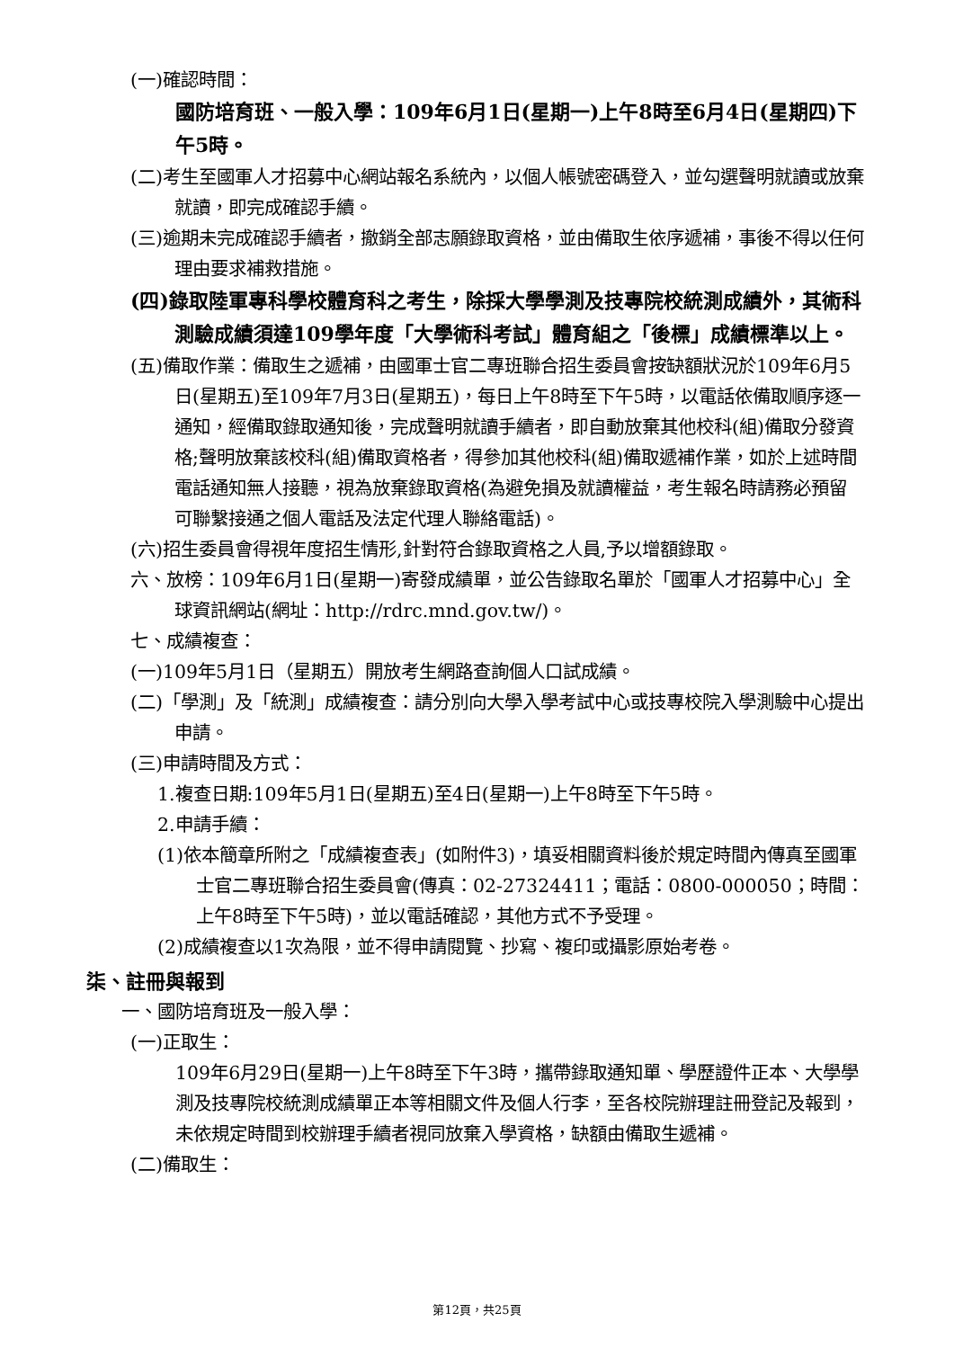(一)確認時間：
國防培育班、一般入學：109年6月1日(星期一)上午8時至6月4日(星期四)下午5時。
(二)考生至國軍人才招募中心網站報名系統內，以個人帳號密碼登入，並勾選聲明就讀或放棄就讀，即完成確認手續。
(三)逾期未完成確認手續者，撤銷全部志願錄取資格，並由備取生依序遞補，事後不得以任何理由要求補救措施。
(四)錄取陸軍專科學校體育科之考生，除採大學學測及技專院校統測成績外，其術科測驗成績須達109學年度「大學術科考試」體育組之「後標」成績標準以上。
(五)備取作業：備取生之遞補，由國軍士官二專班聯合招生委員會按缺額狀況於109年6月5日(星期五)至109年7月3日(星期五)，每日上午8時至下午5時，以電話依備取順序逐一通知，經備取錄取通知後，完成聲明就讀手續者，即自動放棄其他校科(組)備取分發資格;聲明放棄該校科(組)備取資格者，得參加其他校科(組)備取遞補作業，如於上述時間電話通知無人接聽，視為放棄錄取資格(為避免損及就讀權益，考生報名時請務必預留可聯繫接通之個人電話及法定代理人聯絡電話)。
(六)招生委員會得視年度招生情形,針對符合錄取資格之人員,予以增額錄取。
六、放榜：109年6月1日(星期一)寄發成績單，並公告錄取名單於「國軍人才招募中心」全球資訊網站(網址：http://rdrc.mnd.gov.tw/)。
七、成績複查：
(一)109年5月1日（星期五）開放考生網路查詢個人口試成績。
(二)「學測」及「統測」成績複查：請分別向大學入學考試中心或技專校院入學測驗中心提出申請。
(三)申請時間及方式：
1.複查日期:109年5月1日(星期五)至4日(星期一)上午8時至下午5時。
2.申請手續：
(1)依本簡章所附之「成績複查表」(如附件3)，填妥相關資料後於規定時間內傳真至國軍士官二專班聯合招生委員會(傳真：02-27324411；電話：0800-000050；時間：上午8時至下午5時)，並以電話確認，其他方式不予受理。
(2)成績複查以1次為限，並不得申請閱覽、抄寫、複印或攝影原始考卷。
柒、註冊與報到
一、國防培育班及一般入學：
(一)正取生：
109年6月29日(星期一)上午8時至下午3時，攜帶錄取通知單、學歷證件正本、大學學測及技專院校統測成績單正本等相關文件及個人行李，至各校院辦理註冊登記及報到，未依規定時間到校辦理手續者視同放棄入學資格，缺額由備取生遞補。
(二)備取生：
第12頁，共25頁